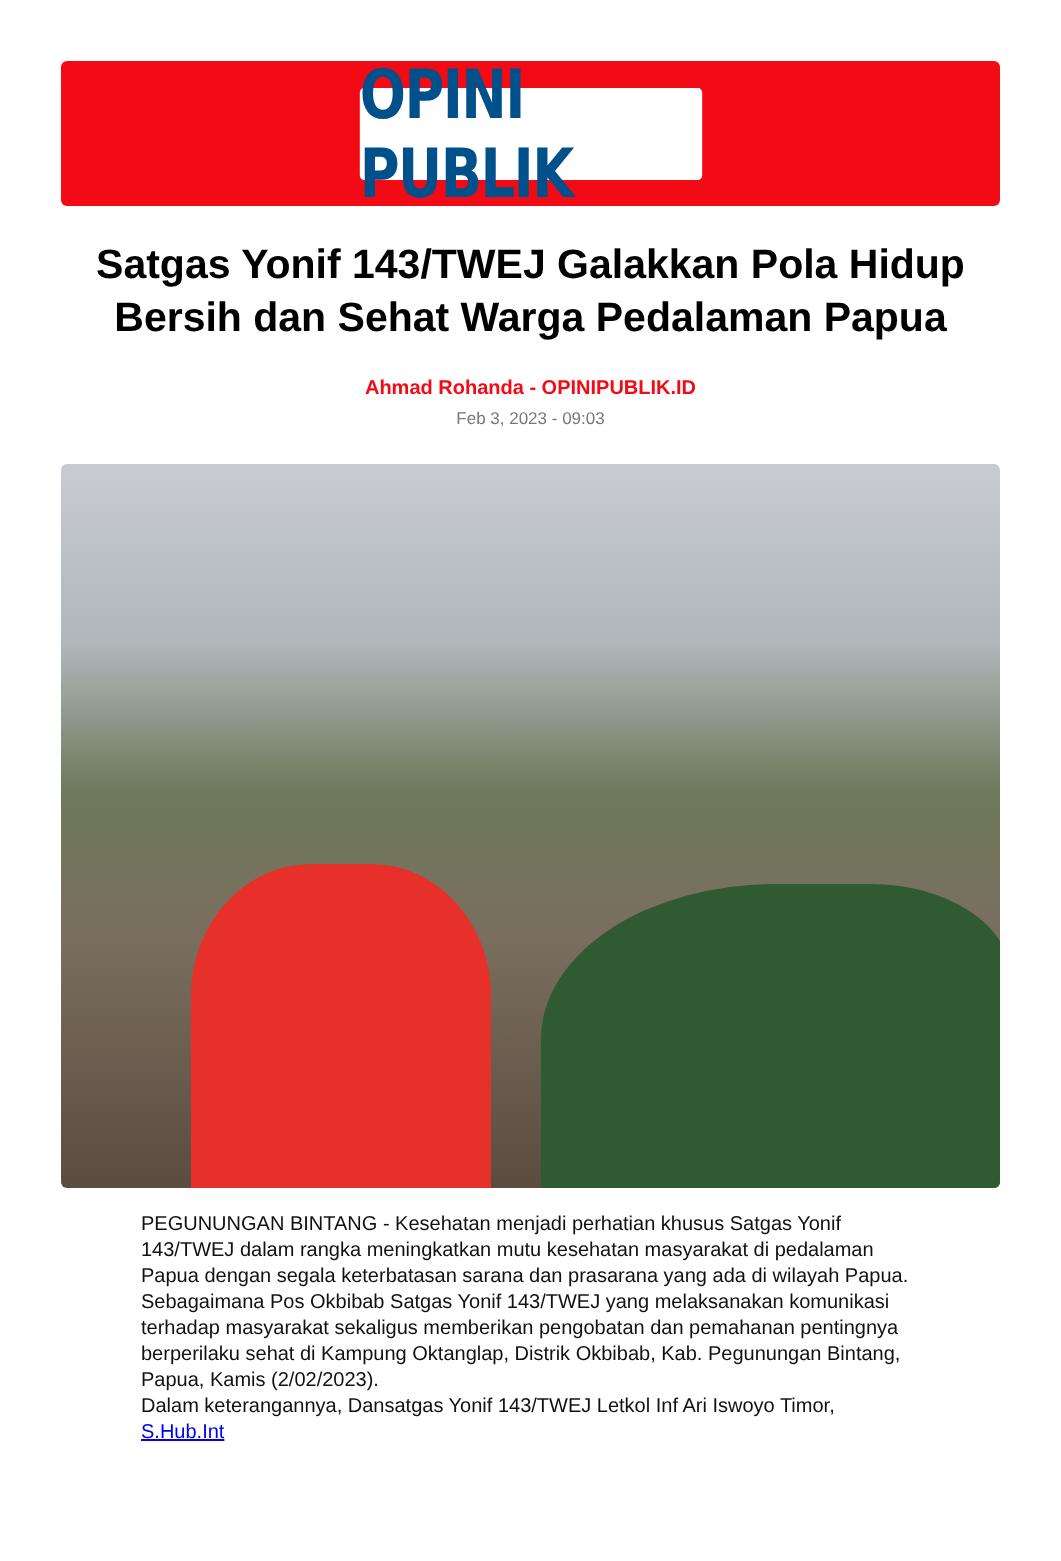OPINI PUBLIK
Satgas Yonif 143/TWEJ Galakkan Pola Hidup Bersih dan Sehat Warga Pedalaman Papua
Ahmad Rohanda - OPINIPUBLIK.ID
Feb 3, 2023 - 09:03
PEGUNUNGAN BINTANG - Kesehatan menjadi perhatian khusus Satgas Yonif 143/TWEJ dalam rangka meningkatkan mutu kesehatan masyarakat di pedalaman Papua dengan segala keterbatasan sarana dan prasarana yang ada di wilayah Papua.
Sebagaimana Pos Okbibab Satgas Yonif 143/TWEJ yang melaksanakan komunikasi terhadap masyarakat sekaligus memberikan pengobatan dan pemahanan pentingnya berperilaku sehat di Kampung Oktanglap, Distrik Okbibab, Kab. Pegunungan Bintang, Papua, Kamis (2/02/2023).
Dalam keterangannya, Dansatgas Yonif 143/TWEJ Letkol Inf Ari Iswoyo Timor, S.Hub.Int